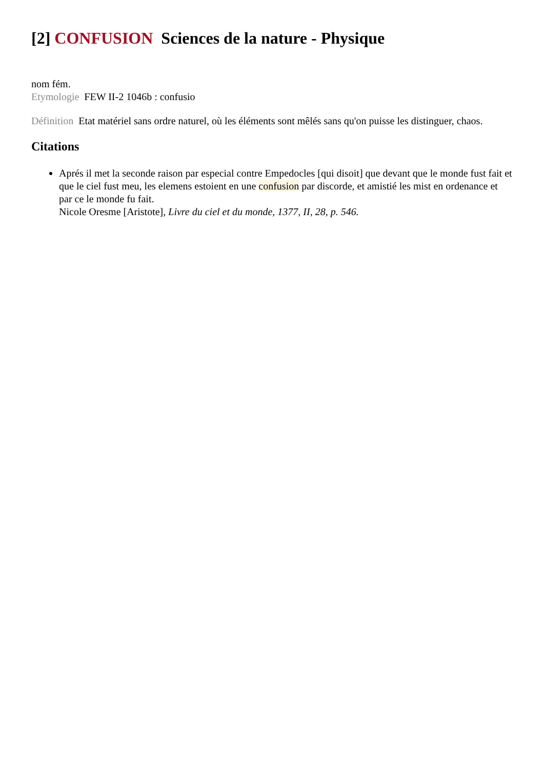[2] CONFUSION Sciences de la nature - Physique
nom fém.
Etymologie FEW II-2 1046b : confusio
Définition Etat matériel sans ordre naturel, où les éléments sont mêlés sans qu'on puisse les distinguer, chaos.
Citations
Aprés il met la seconde raison par especial contre Empedocles [qui disoit] que devant que le monde fust fait et que le ciel fust meu, les elemens estoient en une confusion par discorde, et amistié les mist en ordenance et par ce le monde fu fait.
Nicole Oresme [Aristote], Livre du ciel et du monde, 1377, II, 28, p. 546.